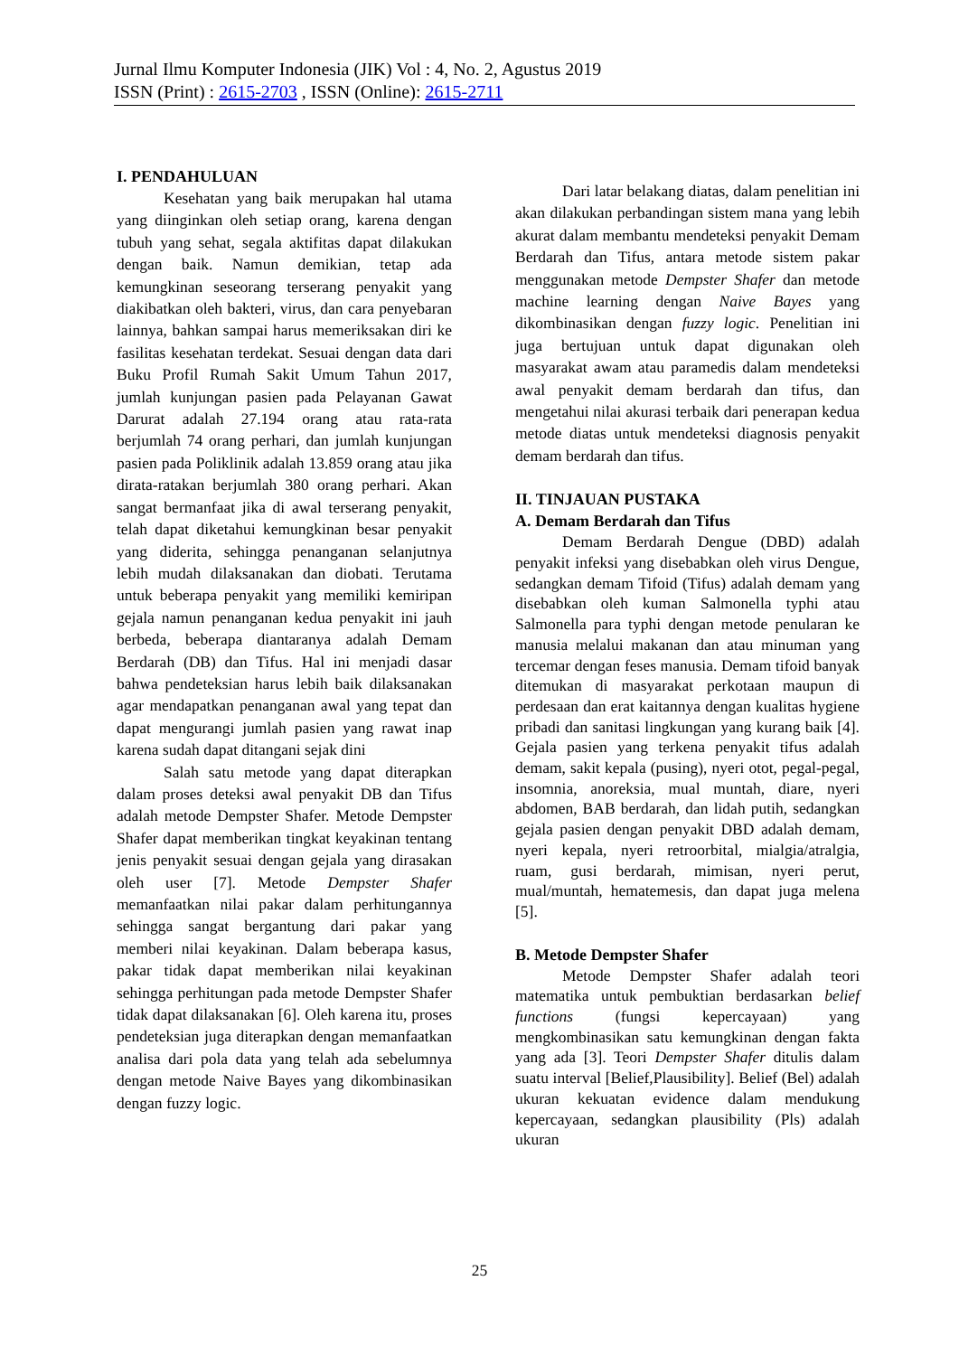Jurnal Ilmu Komputer Indonesia (JIK) Vol : 4, No. 2, Agustus 2019
ISSN (Print) : 2615-2703 , ISSN (Online): 2615-2711
I. PENDAHULUAN
Kesehatan yang baik merupakan hal utama yang diinginkan oleh setiap orang, karena dengan tubuh yang sehat, segala aktifitas dapat dilakukan dengan baik. Namun demikian, tetap ada kemungkinan seseorang terserang penyakit yang diakibatkan oleh bakteri, virus, dan cara penyebaran lainnya, bahkan sampai harus memeriksakan diri ke fasilitas kesehatan terdekat. Sesuai dengan data dari Buku Profil Rumah Sakit Umum Tahun 2017, jumlah kunjungan pasien pada Pelayanan Gawat Darurat adalah 27.194 orang atau rata-rata berjumlah 74 orang perhari, dan jumlah kunjungan pasien pada Poliklinik adalah 13.859 orang atau jika dirata-ratakan berjumlah 380 orang perhari. Akan sangat bermanfaat jika di awal terserang penyakit, telah dapat diketahui kemungkinan besar penyakit yang diderita, sehingga penanganan selanjutnya lebih mudah dilaksanakan dan diobati. Terutama untuk beberapa penyakit yang memiliki kemiripan gejala namun penanganan kedua penyakit ini jauh berbeda, beberapa diantaranya adalah Demam Berdarah (DB) dan Tifus. Hal ini menjadi dasar bahwa pendeteksian harus lebih baik dilaksanakan agar mendapatkan penanganan awal yang tepat dan dapat mengurangi jumlah pasien yang rawat inap karena sudah dapat ditangani sejak dini
Salah satu metode yang dapat diterapkan dalam proses deteksi awal penyakit DB dan Tifus adalah metode Dempster Shafer. Metode Dempster Shafer dapat memberikan tingkat keyakinan tentang jenis penyakit sesuai dengan gejala yang dirasakan oleh user [7]. Metode Dempster Shafer memanfaatkan nilai pakar dalam perhitungannya sehingga sangat bergantung dari pakar yang memberi nilai keyakinan. Dalam beberapa kasus, pakar tidak dapat memberikan nilai keyakinan sehingga perhitungan pada metode Dempster Shafer tidak dapat dilaksanakan [6]. Oleh karena itu, proses pendeteksian juga diterapkan dengan memanfaatkan analisa dari pola data yang telah ada sebelumnya dengan metode Naive Bayes yang dikombinasikan dengan fuzzy logic.
Dari latar belakang diatas, dalam penelitian ini akan dilakukan perbandingan sistem mana yang lebih akurat dalam membantu mendeteksi penyakit Demam Berdarah dan Tifus, antara metode sistem pakar menggunakan metode Dempster Shafer dan metode machine learning dengan Naive Bayes yang dikombinasikan dengan fuzzy logic. Penelitian ini juga bertujuan untuk dapat digunakan oleh masyarakat awam atau paramedis dalam mendeteksi awal penyakit demam berdarah dan tifus, dan mengetahui nilai akurasi terbaik dari penerapan kedua metode diatas untuk mendeteksi diagnosis penyakit demam berdarah dan tifus.
II. TINJAUAN PUSTAKA
A. Demam Berdarah dan Tifus
Demam Berdarah Dengue (DBD) adalah penyakit infeksi yang disebabkan oleh virus Dengue, sedangkan demam Tifoid (Tifus) adalah demam yang disebabkan oleh kuman Salmonella typhi atau Salmonella para typhi dengan metode penularan ke manusia melalui makanan dan atau minuman yang tercemar dengan feses manusia. Demam tifoid banyak ditemukan di masyarakat perkotaan maupun di perdesaan dan erat kaitannya dengan kualitas hygiene pribadi dan sanitasi lingkungan yang kurang baik [4]. Gejala pasien yang terkena penyakit tifus adalah demam, sakit kepala (pusing), nyeri otot, pegal-pegal, insomnia, anoreksia, mual muntah, diare, nyeri abdomen, BAB berdarah, dan lidah putih, sedangkan gejala pasien dengan penyakit DBD adalah demam, nyeri kepala, nyeri retroorbital, mialgia/atralgia, ruam, gusi berdarah, mimisan, nyeri perut, mual/muntah, hematemesis, dan dapat juga melena [5].
B. Metode Dempster Shafer
Metode Dempster Shafer adalah teori matematika untuk pembuktian berdasarkan belief functions (fungsi kepercayaan) yang mengkombinasikan satu kemungkinan dengan fakta yang ada [3]. Teori Dempster Shafer ditulis dalam suatu interval [Belief,Plausibility]. Belief (Bel) adalah ukuran kekuatan evidence dalam mendukung kepercayaan, sedangkan plausibility (Pls) adalah ukuran
25